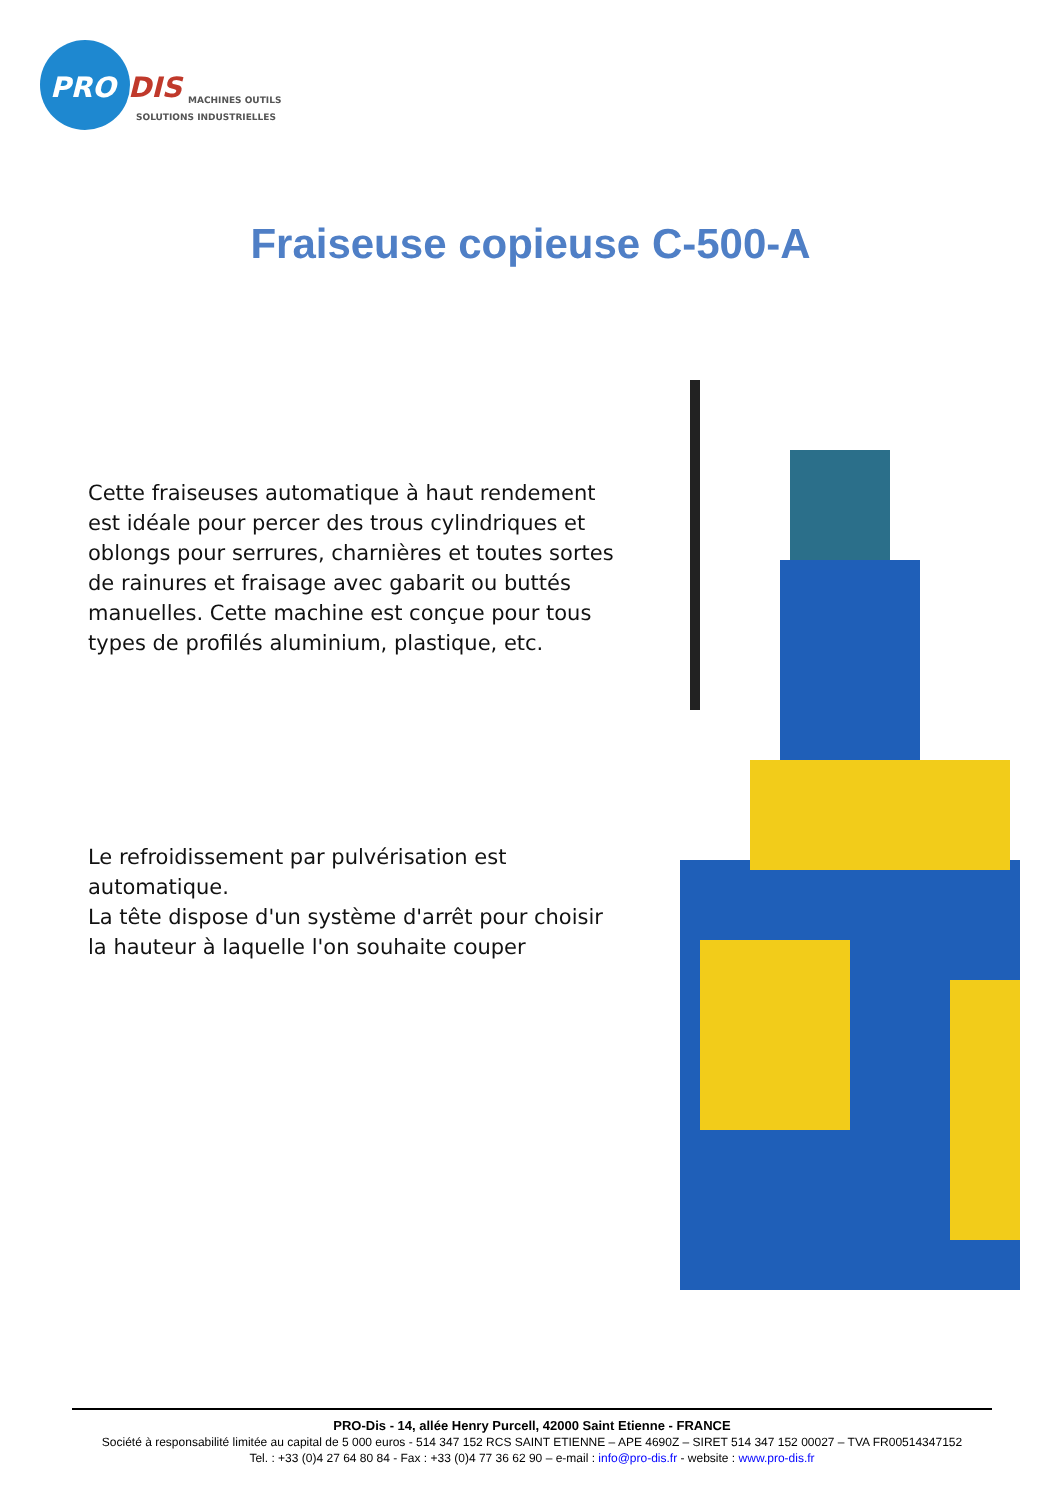PRO
DIS
MACHINES OUTILS
SOLUTIONS INDUSTRIELLES
Fraiseuse copieuse C-500-A
Cette fraiseuses automatique à haut rendement est idéale pour percer des trous cylindriques et oblongs pour serrures, charnières et toutes sortes de rainures et fraisage avec gabarit ou buttés manuelles. Cette machine est conçue pour tous types de profilés aluminium, plastique, etc.
Le refroidissement par pulvérisation est automatique.
La tête dispose d'un système d'arrêt pour choisir la hauteur à laquelle l'on souhaite couper
PRO-Dis - 14, allée Henry Purcell, 42000 Saint Etienne - FRANCE
Société à responsabilité limitée au capital de 5 000 euros - 514 347 152 RCS SAINT ETIENNE – APE 4690Z – SIRET 514 347 152 00027 – TVA FR00514347152
Tel. : +33 (0)4 27 64 80 84 - Fax : +33 (0)4 77 36 62 90 – e-mail : info@pro-dis.fr - website : www.pro-dis.fr